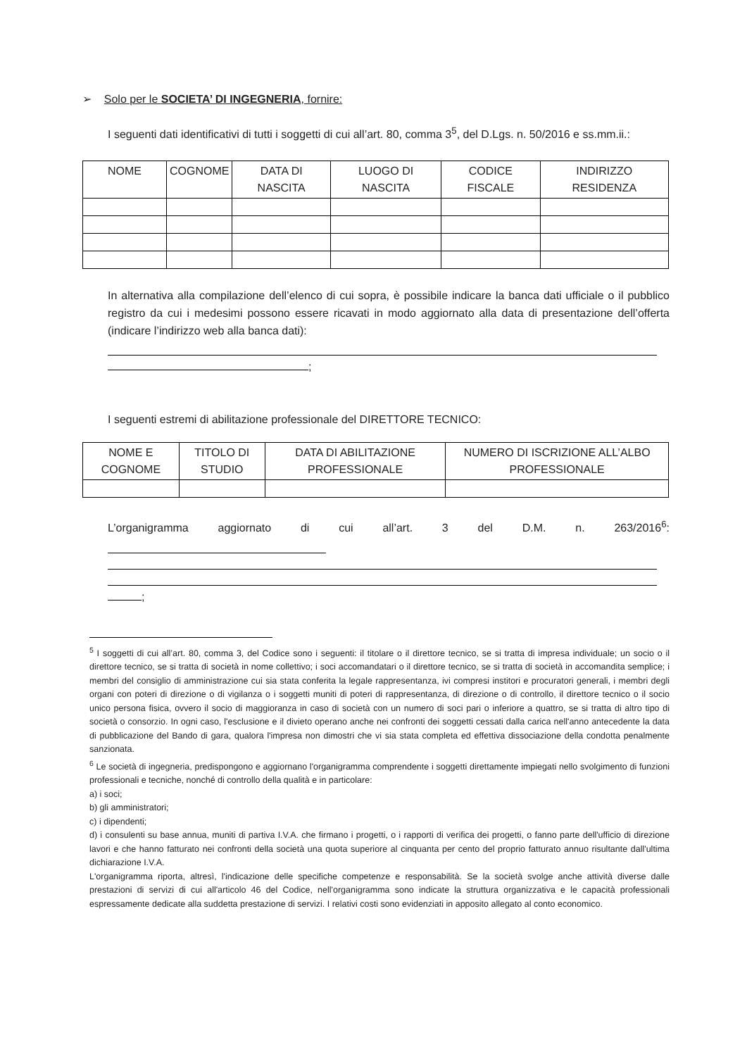➢ Solo per le SOCIETA’ DI INGEGNERIA, fornire:
I seguenti dati identificativi di tutti i soggetti di cui all’art. 80, comma 3<sup>5</sup>, del D.Lgs. n. 50/2016 e ss.mm.ii.:
| NOME | COGNOME | DATA DI NASCITA | LUOGO DI NASCITA | CODICE FISCALE | INDIRIZZO RESIDENZA |
In alternativa alla compilazione dell’elenco di cui sopra, è possibile indicare la banca dati ufficiale o il pubblico registro da cui i medesimi possono essere ricavati in modo aggiornato alla data di presentazione dell’offerta (indicare l’indirizzo web alla banca dati):
;
I seguenti estremi di abilitazione professionale del DIRETTORE TECNICO:
| NOME E COGNOME | TITOLO DI STUDIO | DATA DI ABILITAZIONE PROFESSIONALE | NUMERO DI ISCRIZIONE ALL’ALBO PROFESSIONALE |
L’organigramma aggiornato di cui all’art. 3 del D.M. n. 263/2016<sup>6</sup>:
;
<sup>5</sup> I soggetti di cui all’art. 80, comma 3, del Codice sono i seguenti: il titolare o il direttore tecnico, se si tratta di impresa individuale; un socio o il direttore tecnico, se si tratta di società in nome collettivo; i soci accomandatari o il direttore tecnico, se si tratta di società in accomandita semplice; i membri del consiglio di amministrazione cui sia stata conferita la legale rappresentanza, ivi compresi institori e procuratori generali, i membri degli organi con poteri di direzione o di vigilanza o i soggetti muniti di poteri di rappresentanza, di direzione o di controllo, il direttore tecnico o il socio unico persona fisica, ovvero il socio di maggioranza in caso di società con un numero di soci pari o inferiore a quattro, se si tratta di altro tipo di società o consorzio. In ogni caso, l'esclusione e il divieto operano anche nei confronti dei soggetti cessati dalla carica nell'anno antecedente la data di pubblicazione del Bando di gara, qualora l'impresa non dimostri che vi sia stata completa ed effettiva dissociazione della condotta penalmente sanzionata.
<sup>6</sup> Le società di ingegneria, predispongono e aggiornano l'organigramma comprendente i soggetti direttamente impiegati nello svolgimento di funzioni professionali e tecniche, nonché di controllo della qualità e in particolare:
a) i soci;
b) gli amministratori;
c) i dipendenti;
d) i consulenti su base annua, muniti di partiva I.V.A. che firmano i progetti, o i rapporti di verifica dei progetti, o fanno parte dell'ufficio di direzione lavori e che hanno fatturato nei confronti della società una quota superiore al cinquanta per cento del proprio fatturato annuo risultante dall'ultima dichiarazione I.V.A.
L'organigramma riporta, altresì, l'indicazione delle specifiche competenze e responsabilità. Se la società svolge anche attività diverse dalle prestazioni di servizi di cui all'articolo 46 del Codice, nell'organigramma sono indicate la struttura organizzativa e le capacità professionali espressamente dedicate alla suddetta prestazione di servizi. I relativi costi sono evidenziati in apposito allegato al conto economico.